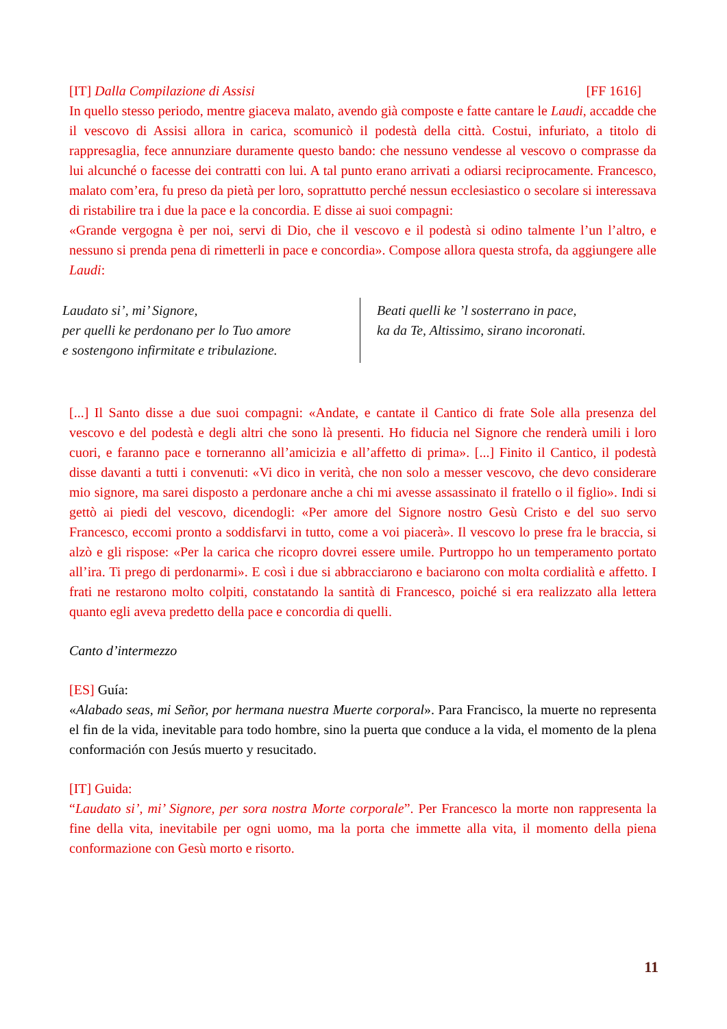[IT] Dalla Compilazione di Assisi [FF 1616]
In quello stesso periodo, mentre giaceva malato, avendo già composte e fatte cantare le Laudi, accadde che il vescovo di Assisi allora in carica, scomunicò il podestà della città. Costui, infuriato, a titolo di rappresaglia, fece annunziare duramente questo bando: che nessuno vendesse al vescovo o comprasse da lui alcunché o facesse dei contratti con lui. A tal punto erano arrivati a odiarsi reciprocamente. Francesco, malato com’era, fu preso da pietà per loro, soprattutto perché nessun ecclesiastico o secolare si interessava di ristabilire tra i due la pace e la concordia. E disse ai suoi compagni:
«Grande vergogna è per noi, servi di Dio, che il vescovo e il podestà si odino talmente l’un l’altro, e nessuno si prenda pena di rimetterli in pace e concordia». Compose allora questa strofa, da aggiungere alle Laudi:
Laudato si’, mi’ Signore,
per quelli ke perdonano per lo Tuo amore
e sostengono infirmitate e tribulazione.
Beati quelli ke ’l sosterrano in pace,
ka da Te, Altissimo, sirano incoronati.
[...] Il Santo disse a due suoi compagni: «Andate, e cantate il Cantico di frate Sole alla presenza del vescovo e del podestà e degli altri che sono là presenti. Ho fiducia nel Signore che renderà umili i loro cuori, e faranno pace e torneranno all’amicizia e all’affetto di prima». [...] Finito il Cantico, il podestà disse davanti a tutti i convenuti: «Vi dico in verità, che non solo a messer vescovo, che devo considerare mio signore, ma sarei disposto a perdonare anche a chi mi avesse assassinato il fratello o il figlio». Indi si gettò ai piedi del vescovo, dicendogli: «Per amore del Signore nostro Gesù Cristo e del suo servo Francesco, eccomi pronto a soddisfarvi in tutto, come a voi piacerà». Il vescovo lo prese fra le braccia, si alzò e gli rispose: «Per la carica che ricopro dovrei essere umile. Purtroppo ho un temperamento portato all’ira. Ti prego di perdonarmi». E così i due si abbracciarono e baciarono con molta cordialità e affetto. I frati ne restarono molto colpiti, constatando la santità di Francesco, poiché si era realizzato alla lettera quanto egli aveva predetto della pace e concordia di quelli.
Canto d’intermezzo
[ES] Guía:
«Alabado seas, mi Señor, por hermana nuestra Muerte corporal». Para Francisco, la muerte no representa el fin de la vida, inevitable para todo hombre, sino la puerta que conduce a la vida, el momento de la plena conformación con Jesús muerto y resucitado.
[IT] Guida:
“Laudato si’, mi’ Signore, per sora nostra Morte corporale”. Per Francesco la morte non rappresenta la fine della vita, inevitabile per ogni uomo, ma la porta che immette alla vita, il momento della piena conformazione con Gesù morto e risorto.
11